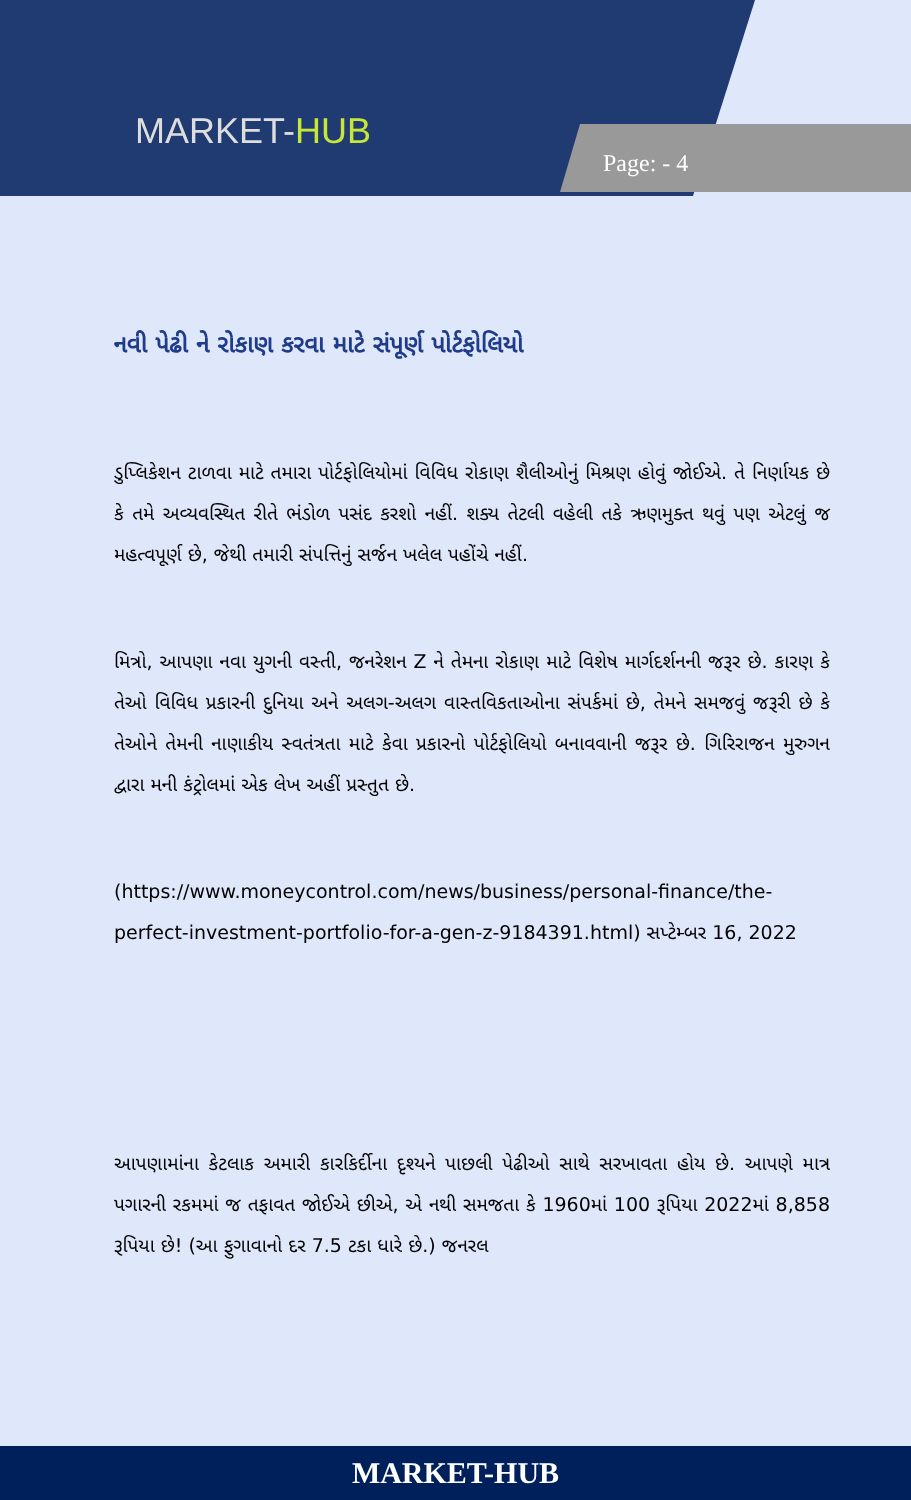MARKET-HUB
Page: - 4
નવી પેઢી ને રોકાણ કરવા માટે સંપૂર્ણ પોર્ટફોલિયો
ડુપ્લિકેશન ટાળવા માટે તમારા પોર્ટફોલિયોમાં વિવિધ રોકાણ શૈલીઓનું મિશ્રણ હોવું જોઈએ. તે નિર્ણાયક છે કે તમે અવ્યવસ્થિત રીતે ભંડોળ પસંદ કરશો નહીં. શક્ય તેટલી વહેલી તકે ઋણમુક્ત થવું પણ એટલું જ મહત્વપૂર્ણ છે, જેથી તમારી સંપત્તિનું સર્જન ખલેલ પહોંચે નહીં.
મિત્રો, આપણા નવા યુગની વસ્તી, જનરેશન Z ને તેમના રોકાણ માટે વિશેષ માર્ગદર્શનની જરૂર છે. કારણ કે તેઓ વિવિધ પ્રકારની દુનિયા અને અલગ-અલગ વાસ્તવિકતાઓના સંપર્કમાં છે, તેમને સમજવું જરૂરી છે કે તેઓને તેમની નાણાકીય સ્વતંત્રતા માટે કેવા પ્રકારનો પોર્ટફોલિયો બનાવવાની જરૂર છે. ગિરિરાજન મુરુગન દ્વારા મની કંટ્રોલમાં એક લેખ અહીં પ્રસ્તુત છે.
(https://www.moneycontrol.com/news/business/personal-finance/the-perfect-investment-portfolio-for-a-gen-z-9184391.html) સપ્ટેમ્બર 16, 2022
આપણામાંના કેટલાક અમારી કારકિર્દીના દૃશ્યને પાછલી પેઢીઓ સાથે સરખાવતા હોય છે. આપણે માત્ર પગારની રકમમાં જ તફાવત જોઈએ છીએ, એ નથી સમજતા કે 1960માં 100 રૂપિયા 2022માં 8,858 રૂપિયા છે! (આ ફુગાવાનો દર 7.5 ટકા ધારે છે.) જનરલ
MARKET-HUB